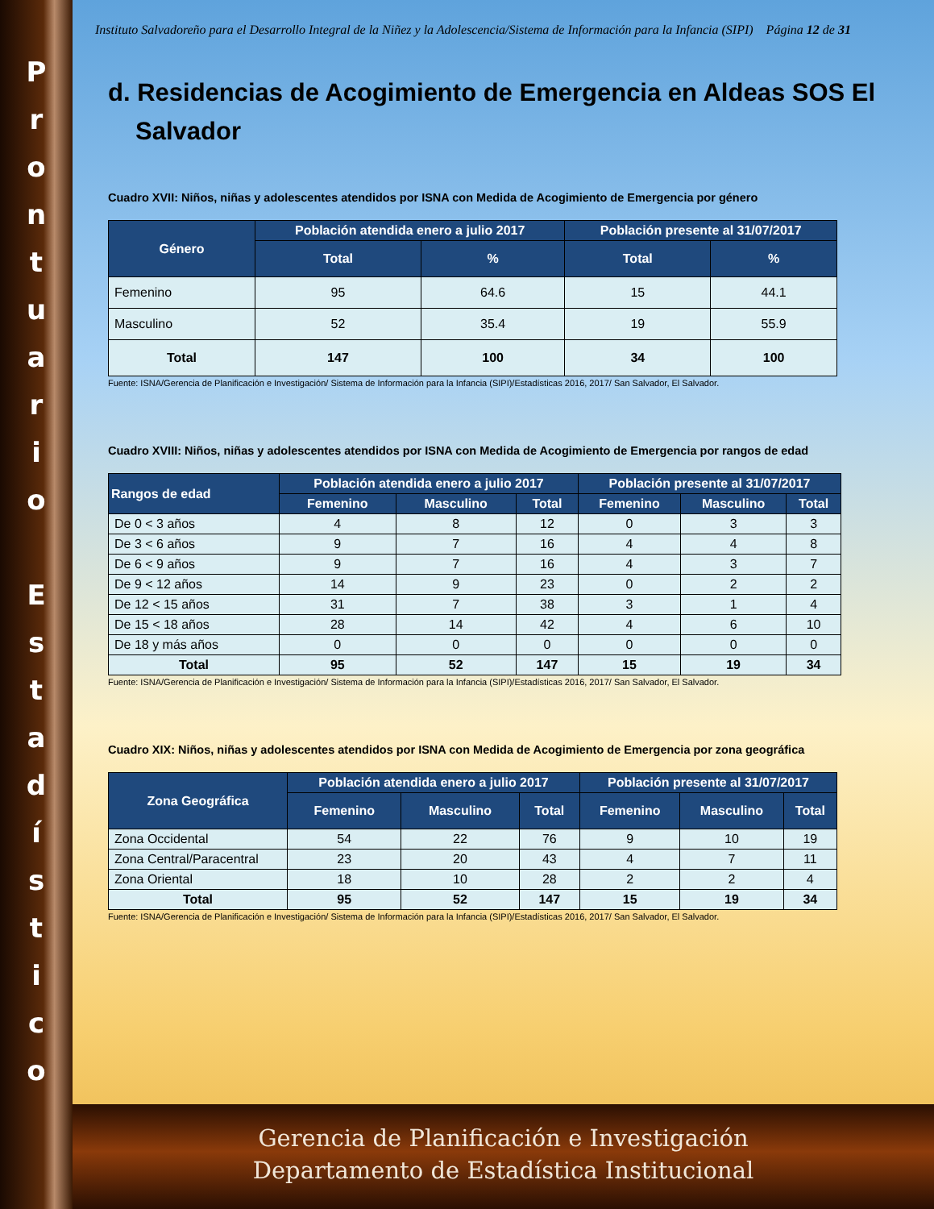P
r
o
n
t
u
a
r
i
o
E
s
t
a
d
í
s
t
i
c
o
Instituto Salvadoreño para el Desarrollo Integral de la Niñez y la Adolescencia/Sistema de Información para la Infancia (SIPI) Página 12 de 31
d. Residencias de Acogimiento de Emergencia en Aldeas SOS El Salvador
Cuadro XVII: Niños, niñas y adolescentes atendidos por ISNA con Medida de Acogimiento de Emergencia por género
| Género | Población atendida enero a julio 2017 | | Población presente al 31/07/2017 | |
| --- | --- | --- | --- | --- |
| | Total | % | Total | % |
| Femenino | 95 | 64.6 | 15 | 44.1 |
| Masculino | 52 | 35.4 | 19 | 55.9 |
| Total | 147 | 100 | 34 | 100 |
Fuente: ISNA/Gerencia de Planificación e Investigación/ Sistema de Información para la Infancia (SIPI)/Estadísticas 2016, 2017/ San Salvador, El Salvador.
Cuadro XVIII: Niños, niñas y adolescentes atendidos por ISNA con Medida de Acogimiento de Emergencia por rangos de edad
| Rangos de edad | Población atendida enero a julio 2017 | | | Población presente al 31/07/2017 | | |
| --- | --- | --- | --- | --- | --- | --- |
| | Femenino | Masculino | Total | Femenino | Masculino | Total |
| De 0 < 3 años | 4 | 8 | 12 | 0 | 3 | 3 |
| De 3 < 6 años | 9 | 7 | 16 | 4 | 4 | 8 |
| De 6 < 9 años | 9 | 7 | 16 | 4 | 3 | 7 |
| De 9 < 12 años | 14 | 9 | 23 | 0 | 2 | 2 |
| De 12 < 15 años | 31 | 7 | 38 | 3 | 1 | 4 |
| De 15 < 18 años | 28 | 14 | 42 | 4 | 6 | 10 |
| De 18 y más años | 0 | 0 | 0 | 0 | 0 | 0 |
| Total | 95 | 52 | 147 | 15 | 19 | 34 |
Fuente: ISNA/Gerencia de Planificación e Investigación/ Sistema de Información para la Infancia (SIPI)/Estadísticas 2016, 2017/ San Salvador, El Salvador.
Cuadro XIX: Niños, niñas y adolescentes atendidos por ISNA con Medida de Acogimiento de Emergencia por zona geográfica
| Zona Geográfica | Población atendida enero a julio 2017 | | | Población presente al 31/07/2017 | | |
| --- | --- | --- | --- | --- | --- | --- |
| | Femenino | Masculino | Total | Femenino | Masculino | Total |
| Zona Occidental | 54 | 22 | 76 | 9 | 10 | 19 |
| Zona Central/Paracentral | 23 | 20 | 43 | 4 | 7 | 11 |
| Zona Oriental | 18 | 10 | 28 | 2 | 2 | 4 |
| Total | 95 | 52 | 147 | 15 | 19 | 34 |
Fuente: ISNA/Gerencia de Planificación e Investigación/ Sistema de Información para la Infancia (SIPI)/Estadísticas 2016, 2017/ San Salvador, El Salvador.
Gerencia de Planificación e Investigación
Departamento de Estadística Institucional